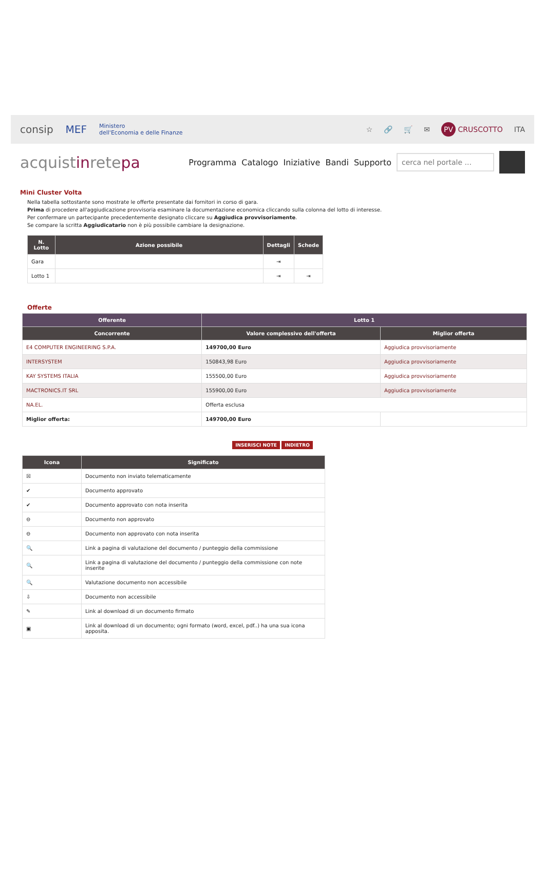consip MEF Ministero
dell'Economia e delle Finanze
☆ 🔗 🛒 ✉ PV CRUSCOTTO ITA
acquistinretepa
Programma Catalogo Iniziative Bandi Supporto cerca nel portale ...
Mini Cluster Volta
Nella tabella sottostante sono mostrate le offerte presentate dai fornitori in corso di gara.
Prima di procedere all'aggiudicazione provvisoria esaminare la documentazione economica cliccando sulla colonna del lotto di interesse.
Per confermare un partecipante precedentemente designato cliccare su Aggiudica provvisoriamente.
Se compare la scritta Aggiudicatario non è più possibile cambiare la designazione.
| N. Lotto | Azione possibile | Dettagli | Schede |
| --- | --- | --- | --- |
| Gara | | ⇥ | |
| Lotto 1 | | ⇥ | ⇥ |
Offerte
| Offerente | Lotto 1 | |
| --- | --- | --- |
| Concorrente | Valore complessivo dell'offerta | Miglior offerta |
| E4 COMPUTER ENGINEERING S.P.A. | 149700,00 Euro | Aggiudica provvisoriamente |
| INTERSYSTEM | 150843,98 Euro | Aggiudica provvisoriamente |
| KAY SYSTEMS ITALIA | 155500,00 Euro | Aggiudica provvisoriamente |
| MACTRONICS.IT SRL | 155900,00 Euro | Aggiudica provvisoriamente |
| NA.EL. | Offerta esclusa | |
| Miglior offerta: | 149700,00 Euro | |
INSERISCI NOTE INDIETRO
| Icona | Significato |
| --- | --- |
| ☒ | Documento non inviato telematicamente |
| ✔ | Documento approvato |
| ✔ | Documento approvato con nota inserita |
| ⊖ | Documento non approvato |
| ⊖ | Documento non approvato con nota inserita |
| 🔍 | Link a pagina di valutazione del documento / punteggio della commissione |
| 🔍 | Link a pagina di valutazione del documento / punteggio della commissione con note inserite |
| 🔍 | Valutazione documento non accessibile |
| ⇩ | Documento non accessibile |
| ✎ | Link al download di un documento firmato |
| ▣ | Link al download di un documento; ogni formato (word, excel, pdf..) ha una sua icona apposita. |